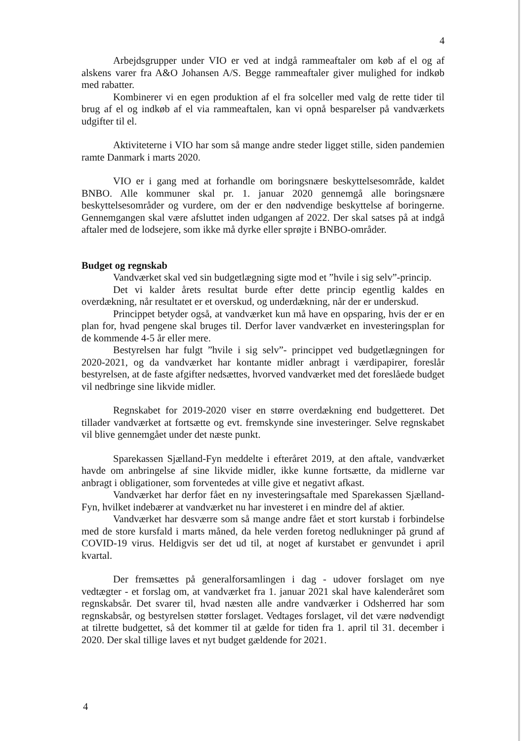4
Arbejdsgrupper under VIO er ved at indgå rammeaftaler om køb af el og af alskens varer fra A&O Johansen A/S. Begge rammeaftaler giver mulighed for indkøb med rabatter.
Kombinerer vi en egen produktion af el fra solceller med valg de rette tider til brug af el og indkøb af el via rammeaftalen, kan vi opnå besparelser på vandværkets udgifter til el.
Aktiviteterne i VIO har som så mange andre steder ligget stille, siden pandemien ramte Danmark i marts 2020.
VIO er i gang med at forhandle om boringsnære beskyttelsesområde, kaldet BNBO. Alle kommuner skal pr. 1. januar 2020 gennemgå alle boringsnære beskyttelsesområder og vurdere, om der er den nødvendige beskyttelse af boringerne. Gennemgangen skal være afsluttet inden udgangen af 2022. Der skal satses på at indgå aftaler med de lodsejere, som ikke må dyrke eller sprøjte i BNBO-områder.
Budget og regnskab
Vandværket skal ved sin budgetlægning sigte mod et ”hvile i sig selv”-princip.
Det vi kalder årets resultat burde efter dette princip egentlig kaldes en overdækning, når resultatet er et overskud, og underdækning, når der er underskud.
Princippet betyder også, at vandværket kun må have en opsparing, hvis der er en plan for, hvad pengene skal bruges til. Derfor laver vandværket en investeringsplan for de kommende 4-5 år eller mere.
Bestyrelsen har fulgt ”hvile i sig selv”- princippet ved budgetlægningen for 2020-2021, og da vandværket har kontante midler anbragt i værdipapirer, foreslår bestyrelsen, at de faste afgifter nedsættes, hvorved vandværket med det foreslåede budget vil nedbringe sine likvide midler.
Regnskabet for 2019-2020 viser en større overdækning end budgetteret. Det tillader vandværket at fortsætte og evt. fremskynde sine investeringer. Selve regnskabet vil blive gennemgået under det næste punkt.
Sparekassen Sjælland-Fyn meddelte i efteråret 2019, at den aftale, vandværket havde om anbringelse af sine likvide midler, ikke kunne fortsætte, da midlerne var anbragt i obligationer, som forventedes at ville give et negativt afkast.
Vandværket har derfor fået en ny investeringsaftale med Sparekassen Sjælland-Fyn, hvilket indebærer at vandværket nu har investeret i en mindre del af aktier.
Vandværket har desværre som så mange andre fået et stort kurstab i forbindelse med de store kursfald i marts måned, da hele verden foretog nedlukninger på grund af COVID-19 virus. Heldigvis ser det ud til, at noget af kurstabet er genvundet i april kvartal.
Der fremsættes på generalforsamlingen i dag - udover forslaget om nye vedtægter - et forslag om, at vandværket fra 1. januar 2021 skal have kalenderåret som regnskabsår. Det svarer til, hvad næsten alle andre vandværker i Odsherred har som regnskabsår, og bestyrelsen støtter forslaget. Vedtages forslaget, vil det være nødvendigt at tilrette budgettet, så det kommer til at gælde for tiden fra 1. april til 31. december i 2020. Der skal tillige laves et nyt budget gældende for 2021.
4